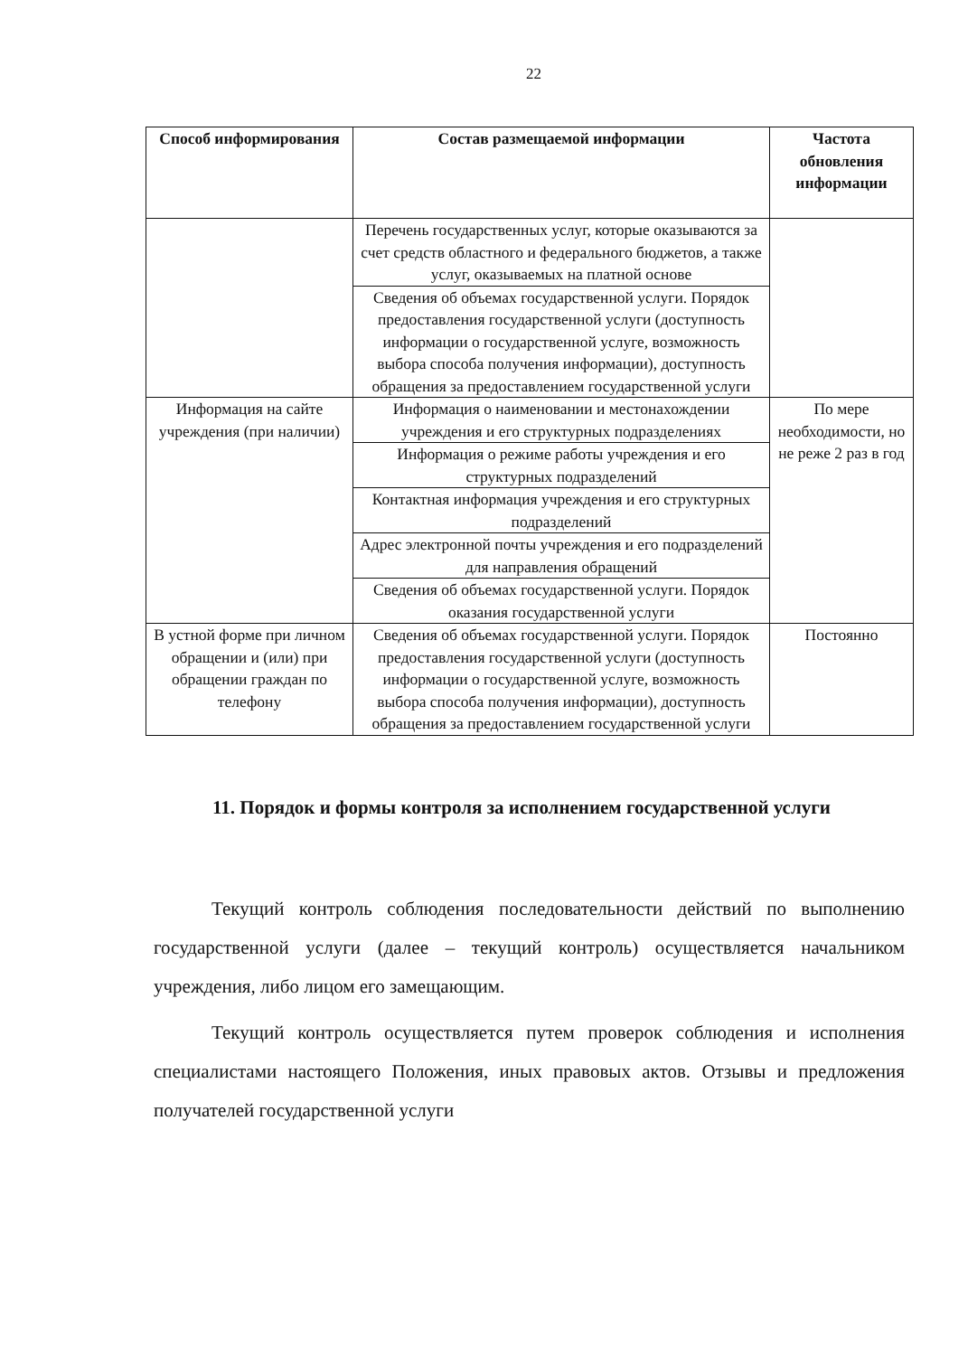22
| Способ информирования | Состав размещаемой информации | Частота обновления информации |
| --- | --- | --- |
| | Перечень государственных услуг, которые оказываются за счет средств областного и федерального бюджетов, а также услуг, оказываемых на платной основе | |
| | Сведения об объемах государственной услуги. Порядок предоставления государственной услуги (доступность информации о государственной услуге, возможность выбора способа получения информации), доступность обращения за предоставлением государственной услуги | |
| Информация на сайте учреждения (при наличии) | Информация о наименовании и местонахождении учреждения и его структурных подразделениях | По мере необходимости, но не реже 2 раз в год |
| | Информация о режиме работы учреждения и его структурных подразделений | |
| | Контактная информация учреждения и его структурных подразделений | |
| | Адрес электронной почты учреждения и его подразделений для направления обращений | |
| | Сведения об объемах государственной услуги. Порядок оказания государственной услуги | |
| В устной форме при личном обращении и (или) при обращении граждан по телефону | Сведения об объемах государственной услуги. Порядок предоставления государственной услуги (доступность информации о государственной услуге, возможность выбора способа получения информации), доступность обращения за предоставлением государственной услуги | Постоянно |
11. Порядок и формы контроля за исполнением государственной услуги
Текущий контроль соблюдения последовательности действий по выполнению государственной услуги (далее – текущий контроль) осуществляется начальником учреждения, либо лицом его замещающим.
Текущий контроль осуществляется путем проверок соблюдения и исполнения специалистами настоящего Положения, иных правовых актов. Отзывы и предложения получателей государственной услуги